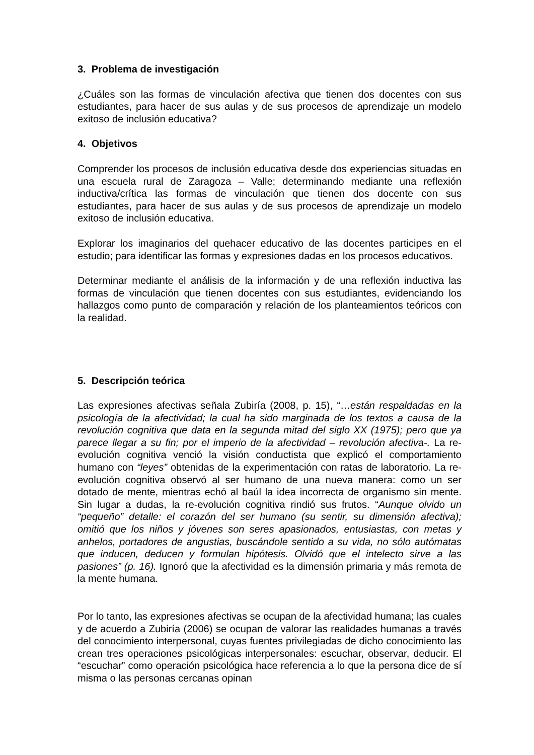3. Problema de investigación
¿Cuáles son las formas de vinculación afectiva que tienen dos docentes con sus estudiantes, para hacer de sus aulas y de sus procesos de aprendizaje un modelo exitoso de inclusión educativa?
4. Objetivos
Comprender los procesos de inclusión educativa desde dos experiencias situadas en una escuela rural de Zaragoza – Valle; determinando mediante una reflexión inductiva/crítica las formas de vinculación que tienen dos docente con sus estudiantes, para hacer de sus aulas y de sus procesos de aprendizaje un modelo exitoso de inclusión educativa.
Explorar los imaginarios del quehacer educativo de las docentes participes en el estudio; para identificar las formas y expresiones dadas en los procesos educativos.
Determinar mediante el análisis de la información y de una reflexión inductiva las formas de vinculación que tienen docentes con sus estudiantes, evidenciando los hallazgos como punto de comparación y relación de los planteamientos teóricos con la realidad.
5. Descripción teórica
Las expresiones afectivas señala Zubiría (2008, p. 15), “…están respaldadas en la psicología de la afectividad; la cual ha sido marginada de los textos a causa de la revolución cognitiva que data en la segunda mitad del siglo XX (1975); pero que ya parece llegar a su fin; por el imperio de la afectividad – revolución afectiva-. La re-evolución cognitiva venció la visión conductista que explicó el comportamiento humano con “leyes” obtenidas de la experimentación con ratas de laboratorio. La re-evolución cognitiva observó al ser humano de una nueva manera: como un ser dotado de mente, mientras echó al baúl la idea incorrecta de organismo sin mente. Sin lugar a dudas, la re-evolución cognitiva rindió sus frutos. “Aunque olvido un “pequeño” detalle: el corazón del ser humano (su sentir, su dimensión afectiva); omitió que los niños y jóvenes son seres apasionados, entusiastas, con metas y anhelos, portadores de angustias, buscándole sentido a su vida, no sólo autómatas que inducen, deducen y formulan hipótesis. Olvidó que el intelecto sirve a las pasiones” (p. 16). Ignoró que la afectividad es la dimensión primaria y más remota de la mente humana.
Por lo tanto, las expresiones afectivas se ocupan de la afectividad humana; las cuales y de acuerdo a Zubiría (2006) se ocupan de valorar las realidades humanas a través del conocimiento interpersonal, cuyas fuentes privilegiadas de dicho conocimiento las crean tres operaciones psicológicas interpersonales: escuchar, observar, deducir. El “escuchar” como operación psicológica hace referencia a lo que la persona dice de sí misma o las personas cercanas opinan